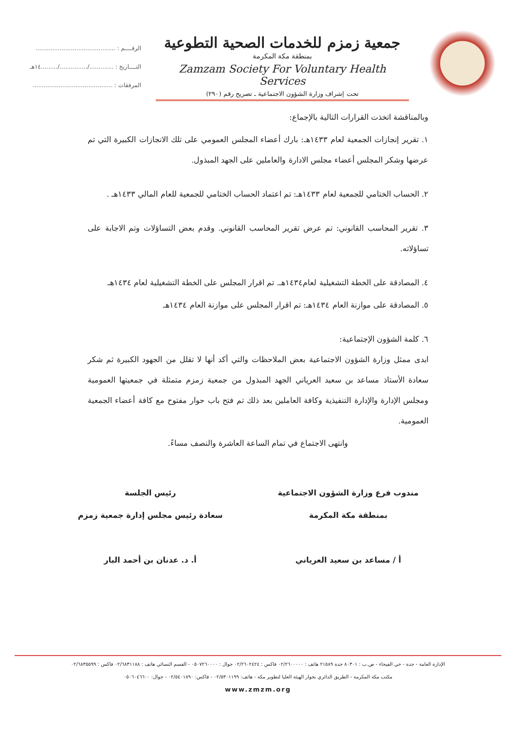جمعية زمزم للخدمات الصحية التطوعية
بمنطقة مكة المكرمة
Zamzam Society For Voluntary Health Services
تحت إشراف وزارة الشؤون الاجتماعية ـ تصريح رقم (٢٩٠)
الرقــــم : ...........................................
التــــاريخ : ............./.............../.........١٤هـ
المرفقات : ...........................................
وبالمناقشة اتخذت القرارات التالية بالإجماع:
١. تقرير إنجازات الجمعية لعام ١٤٣٣هـ: بارك أعضاء المجلس العمومي على تلك الانجازات الكبيرة التي تم عرضها وشكر المجلس أعضاء مجلس الادارة والعاملين على الجهد المبذول.
٢. الحساب الختامي للجمعية لعام ١٤٣٣هـ: تم اعتماد الحساب الختامي للجمعية للعام المالي ١٤٣٣هـ .
٣. تقرير المحاسب القانوني: تم عرض تقرير المحاسب القانوني. وقدم بعض التساؤلات وتم الاجابة على تساؤلاته.
٤. المصادقة على الخطة التشغيلية لعام١٤٣٤هـ. تم اقرار المجلس على الخطة التشغيلية لعام ١٤٣٤هـ
٥. المصادقة على موازنة العام ١٤٣٤هـ: تم اقرار المجلس على موازنة العام ١٤٣٤هـ
٦. كلمة الشؤون الإجتماعية:
ابدى ممثل وزارة الشؤون الاجتماعية بعض الملاحظات والتي أكد أنها لا تقلل من الجهود الكبيرة ثم شكر سعادة الأستاذ مساعد بن سعيد العرياني الجهد المبذول من جمعية زمزم متمثلة في جمعيتها العمومية ومجلس الإدارة والإدارة التنفيذية وكافة العاملين بعد ذلك تم فتح باب حوار مفتوح مع كافة أعضاء الجمعية العمومية.
وانتهى الاجتماع في تمام الساعة العاشرة والنصف مساءً.
مندوب فرع وزارة الشؤون الاجتماعية
بمنطقة مكة المكرمة
أ / مساعد بن سعيد العرياني
رئيس الجلسة
سعادة رئيس مجلس إدارة جمعية زمزم
أ. د. عدنان بن أحمد البار
الإدارة العامة - جدة - حي الفيحاء - ص.ب : ٨٠٣٠١ جدة ٢١٥٨٩ هاتف : ٠٢/٢٦٠٠٠٠٠ فاكس : ٠٢/٢٦٠٢٤٢٤ جوال : ٠٥٠٧٢٦٠٠٠٠ - القسم النسائي هاتف : ٠٢/٦٨٣١١٨٨ فاكس : ٠٢/٦٨٣٥٥٩٩
مكتب مكة المكرمة - الطريق الدائري بجوار الهيئة العليا لتطوير مكة - هاتف: ٠٢/٥٣٠١١٩٩ - فاكس: ٠٢/٥٤٠١٨٩٠ - جوال: ٠٥٠٦٠٤٦٦٠٠
www.zmzm.org